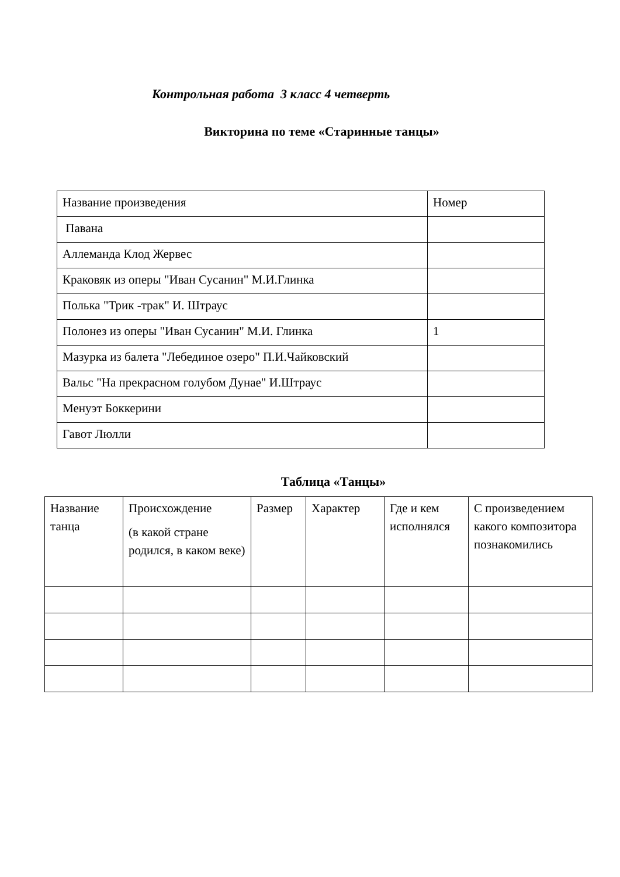Контрольная работа 3 класс 4 четверть
Викторина по теме «Старинные танцы»
| Название произведения | Номер |
| Павана | |
| Аллеманда Клод Жервес | |
| Краковяк из оперы "Иван Сусанин" М.И.Глинка | |
| Полька "Трик -трак" И. Штраус | |
| Полонез из оперы "Иван Сусанин" М.И. Глинка | 1 |
| Мазурка из балета "Лебединое озеро" П.И.Чайковский | |
| Вальс "На прекрасном голубом Дунае" И.Штраус | |
| Менуэт Боккерини | |
| Гавот Люлли | |
Таблица «Танцы»
| Название танца | Происхождение (в какой стране родился, в каком веке) | Размер | Характер | Где и кем исполнялся | С произведением какого композитора познакомились |